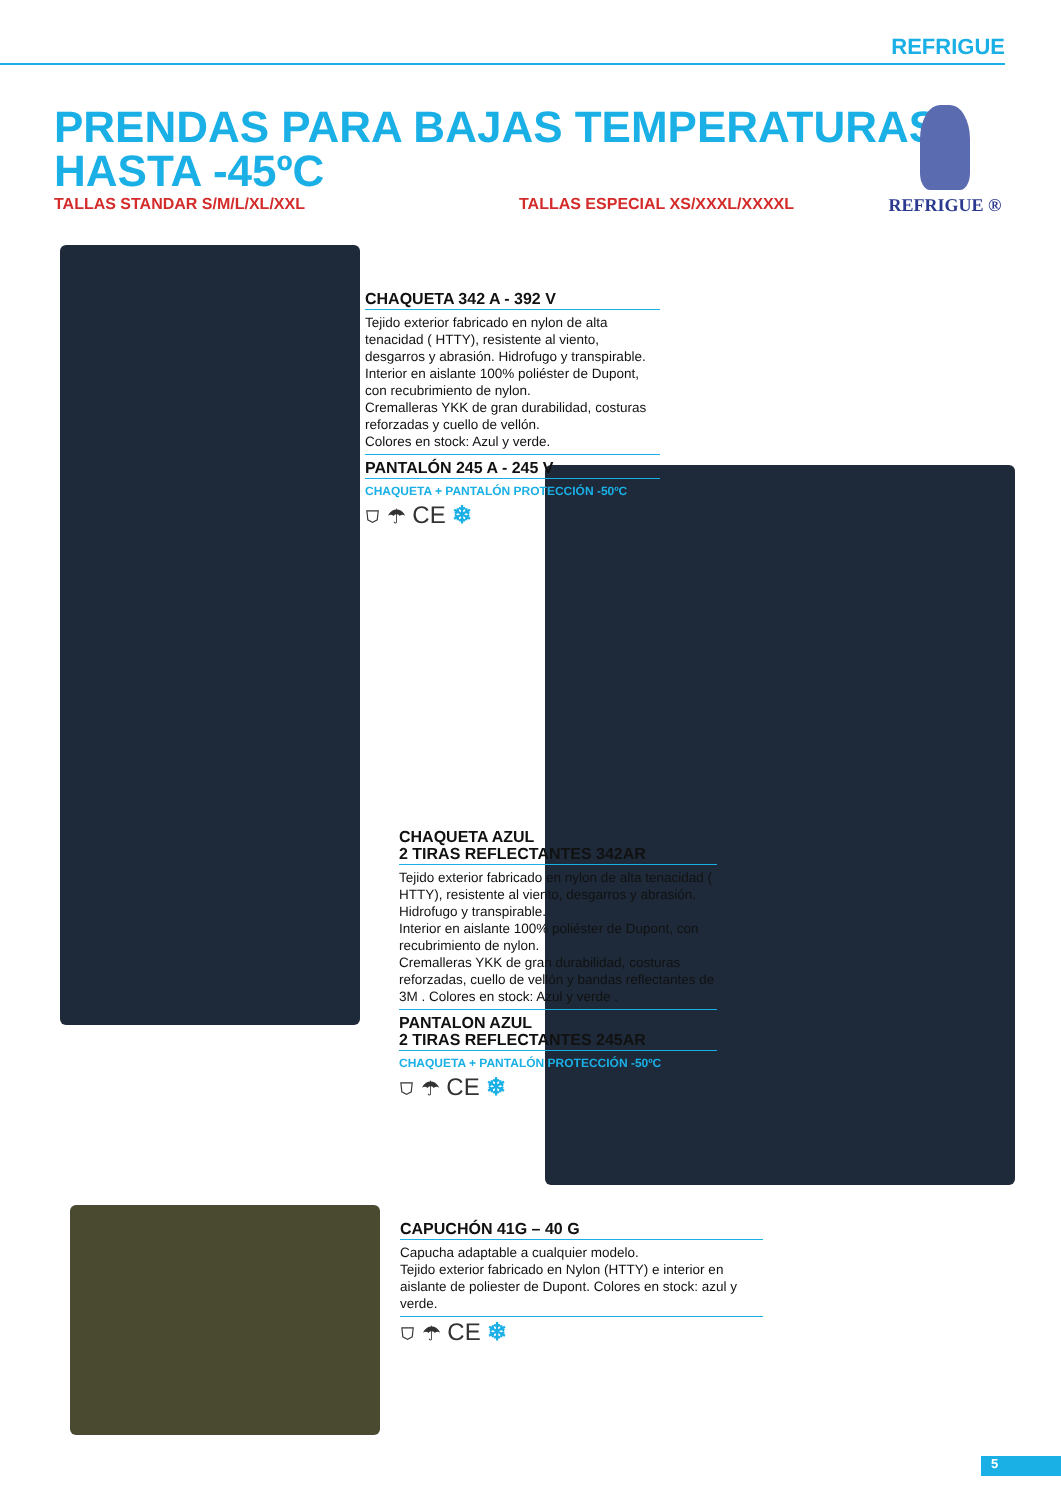REFRIGUE
PRENDAS PARA BAJAS TEMPERATURAS
HASTA -45ºC
TALLAS STANDAR S/M/L/XL/XXL TALLAS ESPECIAL XS/XXXL/XXXXL
REFRIGUE ®
CHAQUETA 342 A - 392 V
Tejido exterior fabricado en nylon de alta tenacidad ( HTTY), resistente al viento, desgarros y abrasión. Hidrofugo y transpirable.
Interior en aislante 100% poliéster de Dupont, con recubrimiento de nylon.
Cremalleras YKK de gran durabilidad, costuras reforzadas y cuello de vellón.
Colores en stock: Azul y verde.
PANTALÓN 245 A - 245 V
CHAQUETA + PANTALÓN PROTECCIÓN -50ºC
⛉ ☂ CE ❄
CHAQUETA AZUL
2 TIRAS REFLECTANTES 342AR
Tejido exterior fabricado en nylon de alta tenacidad ( HTTY), resistente al viento, desgarros y abrasión. Hidrofugo y transpirable.
Interior en aislante 100% poliéster de Dupont, con recubrimiento de nylon.
Cremalleras YKK de gran durabilidad, costuras reforzadas, cuello de vellón y bandas reflectantes de 3M . Colores en stock: Azul y verde .
PANTALON AZUL
2 TIRAS REFLECTANTES 245AR
CHAQUETA + PANTALÓN PROTECCIÓN -50ºC
⛉ ☂ CE ❄
CAPUCHÓN 41G – 40 G
Capucha adaptable a cualquier modelo.
Tejido exterior fabricado en Nylon (HTTY) e interior en aislante de poliester de Dupont. Colores en stock: azul y verde.
⛉ ☂ CE ❄
5